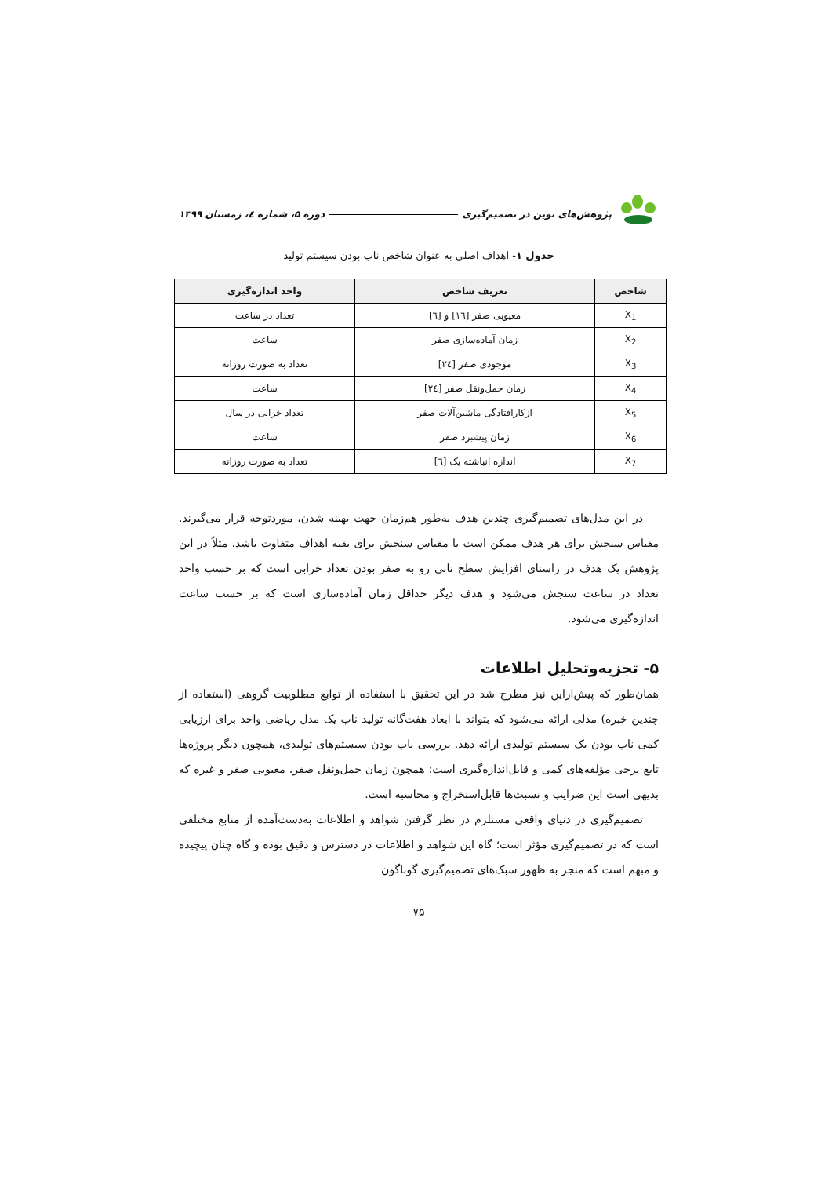پژوهش‌های نوین در تصمیم‌گیری دوره ۵، شماره ٤، زمستان ۱۳۹۹
جدول ۱- اهداف اصلی به عنوان شاخص ناب بودن سیستم تولید
| شاخص | تعریف شاخص | واحد اندازه‌گیری |
| --- | --- | --- |
| X<sub>1</sub> | معیوبی صفر [۱٦] و [٦] | تعداد در ساعت |
| X<sub>2</sub> | زمان آماده‌سازی صفر | ساعت |
| X<sub>3</sub> | موجودی صفر [۲٤] | تعداد به صورت روزانه |
| X<sub>4</sub> | زمان حمل‌ونقل صفر [۲٤] | ساعت |
| X<sub>5</sub> | ازکارافتادگی ماشین‌آلات صفر | تعداد خرابی در سال |
| X<sub>6</sub> | زمان پیشبرد صفر | ساعت |
| X<sub>7</sub> | اندازه انباشته یک [٦] | تعداد به صورت روزانه |
در این مدل‌های تصمیم‌گیری چندین هدف به‌طور هم‌زمان جهت بهینه شدن، موردتوجه قرار می‌گیرند. مقیاس سنجش برای هر هدف ممکن است با مقیاس سنجش برای بقیه اهداف متفاوت باشد. مثلاً در این پژوهش یک هدف در راستای افزایش سطح نابی رو به صفر بودن تعداد خرابی است که بر حسب واحد تعداد در ساعت سنجش می‌شود و هدف دیگر حداقل زمان آماده‌سازی است که بر حسب ساعت اندازه‌گیری می‌شود.
۵- تجزیه‌وتحلیل اطلاعات
همان‌طور که پیش‌ازاین نیز مطرح شد در این تحقیق با استفاده از توابع مطلوبیت گروهی (استفاده از چندین خبره) مدلی ارائه می‌شود که بتواند با ابعاد هفت‌گانه تولید ناب یک مدل ریاضی واحد برای ارزیابی کمی ناب بودن یک سیستم تولیدی ارائه دهد. بررسی ناب بودن سیستم‌های تولیدی، همچون دیگر پروژه‌ها تابع برخی مؤلفه‌های کمی و قابل‌اندازه‌گیری است؛ همچون زمان حمل‌ونقل صفر، معیوبی صفر و غیره که بدیهی است این ضرایب و نسبت‌ها قابل‌استخراج و محاسبه است.
تصمیم‌گیری در دنیای واقعی مستلزم در نظر گرفتن شواهد و اطلاعات به‌دست‌آمده از منابع مختلفی است که در تصمیم‌گیری مؤثر است؛ گاه این شواهد و اطلاعات در دسترس و دقیق بوده و گاه چنان پیچیده و مبهم است که منجر به ظهور سبک‌های تصمیم‌گیری گوناگون
۷۵